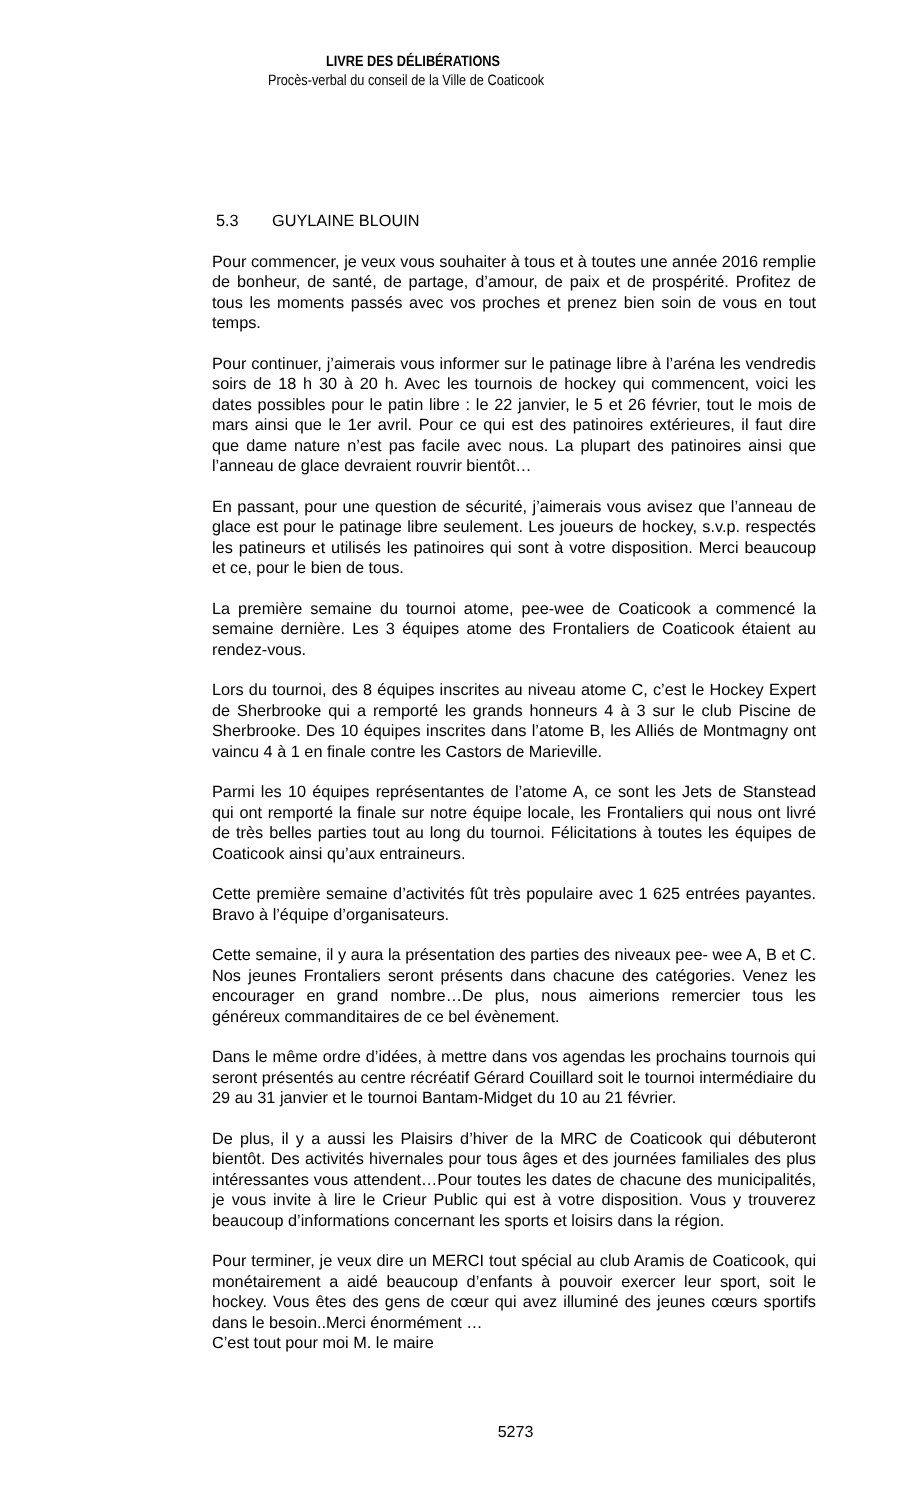LIVRE DES DÉLIBÉRATIONS
Procès-verbal du conseil de la Ville de Coaticook
5.3 GUYLAINE BLOUIN
Pour commencer, je veux vous souhaiter à tous et à toutes une année 2016 remplie de bonheur, de santé, de partage, d’amour, de paix et de prospérité. Profitez de tous les moments passés avec vos proches et prenez bien soin de vous en tout temps.
Pour continuer, j’aimerais vous informer sur le patinage libre à l’aréna les vendredis soirs de 18 h 30 à 20 h. Avec les tournois de hockey qui commencent, voici les dates possibles pour le patin libre : le 22 janvier, le 5 et 26 février, tout le mois de mars ainsi que le 1er avril. Pour ce qui est des patinoires extérieures, il faut dire que dame nature n’est pas facile avec nous. La plupart des patinoires ainsi que l’anneau de glace devraient rouvrir bientôt…
En passant, pour une question de sécurité, j’aimerais vous avisez que l’anneau de glace est pour le patinage libre seulement. Les joueurs de hockey, s.v.p. respectés les patineurs et utilisés les patinoires qui sont à votre disposition. Merci beaucoup et ce, pour le bien de tous.
La première semaine du tournoi atome, pee-wee de Coaticook a commencé la semaine dernière. Les 3 équipes atome des Frontaliers de Coaticook étaient au rendez-vous.
Lors du tournoi, des 8 équipes inscrites au niveau atome C, c’est le Hockey Expert de Sherbrooke qui a remporté les grands honneurs 4 à 3 sur le club Piscine de Sherbrooke. Des 10 équipes inscrites dans l’atome B, les Alliés de Montmagny ont vaincu 4 à 1 en finale contre les Castors de Marieville.
Parmi les 10 équipes représentantes de l’atome A, ce sont les Jets de Stanstead qui ont remporté la finale sur notre équipe locale, les Frontaliers qui nous ont livré de très belles parties tout au long du tournoi. Félicitations à toutes les équipes de Coaticook ainsi qu’aux entraineurs.
Cette première semaine d’activités fût très populaire avec 1 625 entrées payantes. Bravo à l’équipe d’organisateurs.
Cette semaine, il y aura la présentation des parties des niveaux pee- wee A, B et C. Nos jeunes Frontaliers seront présents dans chacune des catégories. Venez les encourager en grand nombre…De plus, nous aimerions remercier tous les généreux commanditaires de ce bel évènement.
Dans le même ordre d’idées, à mettre dans vos agendas les prochains tournois qui seront présentés au centre récréatif Gérard Couillard soit le tournoi intermédiaire du 29 au 31 janvier et le tournoi Bantam-Midget du 10 au 21 février.
De plus, il y a aussi les Plaisirs d’hiver de la MRC de Coaticook qui débuteront bientôt. Des activités hivernales pour tous âges et des journées familiales des plus intéressantes vous attendent…Pour toutes les dates de chacune des municipalités, je vous invite à lire le Crieur Public qui est à votre disposition. Vous y trouverez beaucoup d’informations concernant les sports et loisirs dans la région.
Pour terminer, je veux dire un MERCI tout spécial au club Aramis de Coaticook, qui monétairement a aidé beaucoup d’enfants à pouvoir exercer leur sport, soit le hockey. Vous êtes des gens de cœur qui avez illuminé des jeunes cœurs sportifs dans le besoin..Merci énormément …
C’est tout pour moi M. le maire
5273